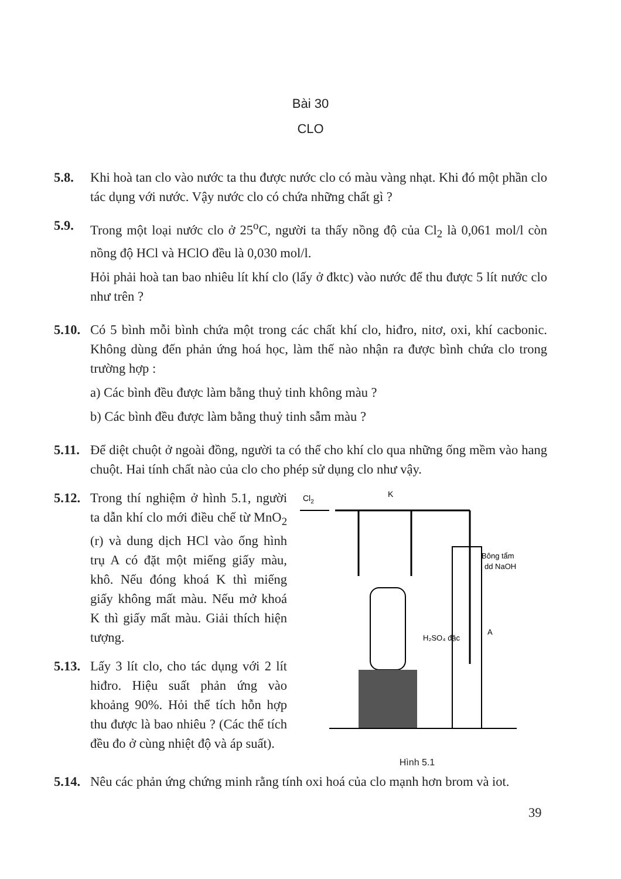Bài 30
CLO
5.8. Khi hoà tan clo vào nước ta thu được nước clo có màu vàng nhạt. Khi đó một phần clo tác dụng với nước. Vậy nước clo có chứa những chất gì ?
5.9. Trong một loại nước clo ở 25<sup>o</sup>C, người ta thấy nồng độ của Cl<sub>2</sub> là 0,061 mol/l còn nồng độ HCl và HClO đều là 0,030 mol/l.
Hỏi phải hoà tan bao nhiêu lít khí clo (lấy ở đktc) vào nước để thu được 5 lít nước clo như trên ?
5.10.
Có 5 bình mỗi bình chứa một trong các chất khí clo, hiđro, nitơ, oxi, khí cacbonic. Không dùng đến phản ứng hoá học, làm thế nào nhận ra được bình chứa clo trong trường hợp :
a) Các bình đều được làm bằng thuỷ tinh không màu ?
b) Các bình đều được làm bằng thuỷ tinh sẫm màu ?
5.11.
Để diệt chuột ở ngoài đồng, người ta có thể cho khí clo qua những ống mềm vào hang chuột. Hai tính chất nào của clo cho phép sử dụng clo như vậy.
5.12.
Trong thí nghiệm ở hình 5.1, người ta dẫn khí clo mới điều chế từ MnO<sub>2</sub> (r) và dung dịch HCl vào ống hình trụ A có đặt một miếng giấy màu, khô. Nếu đóng khoá K thì miếng giấy không mất màu. Nếu mở khoá K thì giấy mất màu. Giải thích hiện tượng.
5.13.
Lấy 3 lít clo, cho tác dụng với 2 lít hiđro. Hiệu suất phản ứng vào khoảng 90%. Hỏi thể tích hỗn hợp thu được là bao nhiêu ? (Các thể tích đều đo ở cùng nhiệt độ và áp suất).
Cl2
K
H₂SO₄ đặc
Bông tẩm
dd NaOH
A
Hình 5.1
5.14.
Nêu các phản ứng chứng minh rằng tính oxi hoá của clo mạnh hơn brom và iot.
39